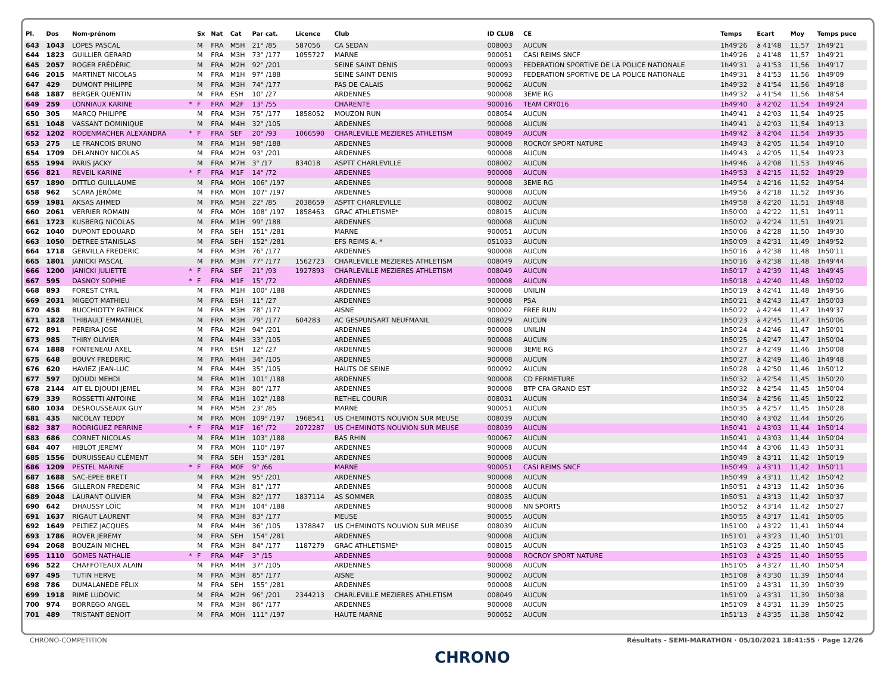| Pl. | Dos | Nom-prénom | | Sx | Nat | Cat | Par cat. | Licence | Club | ID CLUB | CE | Temps | Ecart | Moy | Temps puce |
| --- | --- | --- | --- | --- | --- | --- | --- | --- | --- | --- | --- | --- | --- | --- | --- |
| 643 | 1043 | LOPES PASCAL | | M | FRA | M5H | 21° /85 | 587056 | CA SEDAN | 008003 | AUCUN | 1h49'26 | à 41'48 | 11,57 | 1h49'21 |
| 644 | 1823 | GUILLIER GERARD | | M | FRA | M3H | 73° /177 | 1055727 | MARNE | 900051 | CASI REIMS SNCF | 1h49'26 | à 41'48 | 11,57 | 1h49'21 |
| 645 | 2057 | ROGER FRÉDÉRIC | | M | FRA | M2H | 92° /201 | | SEINE SAINT DENIS | 900093 | FEDERATION SPORTIVE DE LA POLICE NATIONALE | 1h49'31 | à 41'53 | 11,56 | 1h49'17 |
| 646 | 2015 | MARTINET NICOLAS | | M | FRA | M1H | 97° /188 | | SEINE SAINT DENIS | 900093 | FEDERATION SPORTIVE DE LA POLICE NATIONALE | 1h49'31 | à 41'53 | 11,56 | 1h49'09 |
| 647 | 429 | DUMONT PHILIPPE | | M | FRA | M3H | 74° /177 | | PAS DE CALAIS | 900062 | AUCUN | 1h49'32 | à 41'54 | 11,56 | 1h49'18 |
| 648 | 1887 | BERGER QUENTIN | | M | FRA | ESH | 10° /27 | | ARDENNES | 900008 | 3EME RG | 1h49'32 | à 41'54 | 11,56 | 1h48'54 |
| 649 | 259 | LONNIAUX KARINE | * | F | FRA | M2F | 13° /55 | | CHARENTE | 900016 | TEAM CRY016 | 1h49'40 | à 42'02 | 11,54 | 1h49'24 |
| 650 | 305 | MARCQ PHILIPPE | | M | FRA | M3H | 75° /177 | 1858052 | MOUZON RUN | 008054 | AUCUN | 1h49'41 | à 42'03 | 11,54 | 1h49'25 |
| 651 | 1048 | VASSANT DOMINIQUE | | M | FRA | M4H | 32° /105 | | ARDENNES | 900008 | AUCUN | 1h49'41 | à 42'03 | 11,54 | 1h49'13 |
| 652 | 1202 | RODENMACHER ALEXANDRA | * | F | FRA | SEF | 20° /93 | 1066590 | CHARLEVILLE MEZIERES ATHLETISM | 008049 | AUCUN | 1h49'42 | à 42'04 | 11,54 | 1h49'35 |
| 653 | 275 | LE FRANCOIS BRUNO | | M | FRA | M1H | 98° /188 | | ARDENNES | 900008 | ROCROY SPORT NATURE | 1h49'43 | à 42'05 | 11,54 | 1h49'10 |
| 654 | 1709 | DELANNOY NICOLAS | | M | FRA | M2H | 93° /201 | | ARDENNES | 900008 | AUCUN | 1h49'43 | à 42'05 | 11,54 | 1h49'23 |
| 655 | 1994 | PARIS JACKY | | M | FRA | M7H | 3° /17 | 834018 | ASPTT CHARLEVILLE | 008002 | AUCUN | 1h49'46 | à 42'08 | 11,53 | 1h49'46 |
| 656 | 821 | REVEIL KARINE | * | F | FRA | M1F | 14° /72 | | ARDENNES | 900008 | AUCUN | 1h49'53 | à 42'15 | 11,52 | 1h49'29 |
| 657 | 1890 | DITTLO GUILLAUME | | M | FRA | M0H | 106° /197 | | ARDENNES | 900008 | 3EME RG | 1h49'54 | à 42'16 | 11,52 | 1h49'54 |
| 658 | 962 | SCARA JÉRÔME | | M | FRA | M0H | 107° /197 | | ARDENNES | 900008 | AUCUN | 1h49'56 | à 42'18 | 11,52 | 1h49'36 |
| 659 | 1981 | AKSAS AHMED | | M | FRA | M5H | 22° /85 | 2038659 | ASPTT CHARLEVILLE | 008002 | AUCUN | 1h49'58 | à 42'20 | 11,51 | 1h49'48 |
| 660 | 2061 | VERRIER ROMAIN | | M | FRA | M0H | 108° /197 | 1858463 | GRAC ATHLETISME* | 008015 | AUCUN | 1h50'00 | à 42'22 | 11,51 | 1h49'11 |
| 661 | 1723 | KUSBERG NICOLAS | | M | FRA | M1H | 99° /188 | | ARDENNES | 900008 | AUCUN | 1h50'02 | à 42'24 | 11,51 | 1h49'21 |
| 662 | 1040 | DUPONT EDOUARD | | M | FRA | SEH | 151° /281 | | MARNE | 900051 | AUCUN | 1h50'06 | à 42'28 | 11,50 | 1h49'30 |
| 663 | 1050 | DETREE STANISLAS | | M | FRA | SEH | 152° /281 | | EFS REIMS A. * | 051033 | AUCUN | 1h50'09 | à 42'31 | 11,49 | 1h49'52 |
| 664 | 1718 | GERVILLA FREDERIC | | M | FRA | M3H | 76° /177 | | ARDENNES | 900008 | AUCUN | 1h50'16 | à 42'38 | 11,48 | 1h50'11 |
| 665 | 1801 | JANICKI PASCAL | | M | FRA | M3H | 77° /177 | 1562723 | CHARLEVILLE MEZIERES ATHLETISM | 008049 | AUCUN | 1h50'16 | à 42'38 | 11,48 | 1h49'44 |
| 666 | 1200 | JANICKI JULIETTE | * | F | FRA | SEF | 21° /93 | 1927893 | CHARLEVILLE MEZIERES ATHLETISM | 008049 | AUCUN | 1h50'17 | à 42'39 | 11,48 | 1h49'45 |
| 667 | 595 | DASNOY SOPHIE | * | F | FRA | M1F | 15° /72 | | ARDENNES | 900008 | AUCUN | 1h50'18 | à 42'40 | 11,48 | 1h50'02 |
| 668 | 893 | FOREST CYRIL | | M | FRA | M1H | 100° /188 | | ARDENNES | 900008 | UNILIN | 1h50'19 | à 42'41 | 11,48 | 1h49'56 |
| 669 | 2031 | MIGEOT MATHIEU | | M | FRA | ESH | 11° /27 | | ARDENNES | 900008 | PSA | 1h50'21 | à 42'43 | 11,47 | 1h50'03 |
| 670 | 458 | BUCCHIOTTY PATRICK | | M | FRA | M3H | 78° /177 | | AISNE | 900002 | FREE RUN | 1h50'22 | à 42'44 | 11,47 | 1h49'37 |
| 671 | 1828 | THIBAULT EMMANUEL | | M | FRA | M3H | 79° /177 | 604283 | AC GESPUNSART NEUFMANIL | 008029 | AUCUN | 1h50'23 | à 42'45 | 11,47 | 1h50'06 |
| 672 | 891 | PEREIRA JOSE | | M | FRA | M2H | 94° /201 | | ARDENNES | 900008 | UNILIN | 1h50'24 | à 42'46 | 11,47 | 1h50'01 |
| 673 | 985 | THIRY OLIVIER | | M | FRA | M4H | 33° /105 | | ARDENNES | 900008 | AUCUN | 1h50'25 | à 42'47 | 11,47 | 1h50'04 |
| 674 | 1888 | FONTENEAU AXEL | | M | FRA | ESH | 12° /27 | | ARDENNES | 900008 | 3EME RG | 1h50'27 | à 42'49 | 11,46 | 1h50'08 |
| 675 | 648 | BOUVY FREDERIC | | M | FRA | M4H | 34° /105 | | ARDENNES | 900008 | AUCUN | 1h50'27 | à 42'49 | 11,46 | 1h49'48 |
| 676 | 620 | HAVIEZ JEAN-LUC | | M | FRA | M4H | 35° /105 | | HAUTS DE SEINE | 900092 | AUCUN | 1h50'28 | à 42'50 | 11,46 | 1h50'12 |
| 677 | 597 | DJOUDI MEHDI | | M | FRA | M1H | 101° /188 | | ARDENNES | 900008 | CD FERMETURE | 1h50'32 | à 42'54 | 11,45 | 1h50'20 |
| 678 | 2144 | AIT EL DJOUDI JEMEL | | M | FRA | M3H | 80° /177 | | ARDENNES | 900008 | BTP CFA GRAND EST | 1h50'32 | à 42'54 | 11,45 | 1h50'04 |
| 679 | 339 | ROSSETTI ANTOINE | | M | FRA | M1H | 102° /188 | | RETHEL COURIR | 008031 | AUCUN | 1h50'34 | à 42'56 | 11,45 | 1h50'22 |
| 680 | 1034 | DESROUSSEAUX GUY | | M | FRA | M5H | 23° /85 | | MARNE | 900051 | AUCUN | 1h50'35 | à 42'57 | 11,45 | 1h50'28 |
| 681 | 435 | NICOLAY TEDDY | | M | FRA | M0H | 109° /197 | 1968541 | US CHEMINOTS NOUVION SUR MEUSE | 008039 | AUCUN | 1h50'40 | à 43'02 | 11,44 | 1h50'26 |
| 682 | 387 | RODRIGUEZ PERRINE | * | F | FRA | M1F | 16° /72 | 2072287 | US CHEMINOTS NOUVION SUR MEUSE | 008039 | AUCUN | 1h50'41 | à 43'03 | 11,44 | 1h50'14 |
| 683 | 686 | CORNET NICOLAS | | M | FRA | M1H | 103° /188 | | BAS RHIN | 900067 | AUCUN | 1h50'41 | à 43'03 | 11,44 | 1h50'04 |
| 684 | 407 | HIBLOT JEREMY | | M | FRA | M0H | 110° /197 | | ARDENNES | 900008 | AUCUN | 1h50'44 | à 43'06 | 11,43 | 1h50'31 |
| 685 | 1556 | DURUISSEAU CLÉMENT | | M | FRA | SEH | 153° /281 | | ARDENNES | 900008 | AUCUN | 1h50'49 | à 43'11 | 11,42 | 1h50'19 |
| 686 | 1209 | PESTEL MARINE | * | F | FRA | M0F | 9° /66 | | MARNE | 900051 | CASI REIMS SNCF | 1h50'49 | à 43'11 | 11,42 | 1h50'11 |
| 687 | 1688 | SAC-EPEE BRETT | | M | FRA | M2H | 95° /201 | | ARDENNES | 900008 | AUCUN | 1h50'49 | à 43'11 | 11,42 | 1h50'42 |
| 688 | 1566 | GILLERON FREDERIC | | M | FRA | M3H | 81° /177 | | ARDENNES | 900008 | AUCUN | 1h50'51 | à 43'13 | 11,42 | 1h50'36 |
| 689 | 2048 | LAURANT OLIVIER | | M | FRA | M3H | 82° /177 | 1837114 | AS SOMMER | 008035 | AUCUN | 1h50'51 | à 43'13 | 11,42 | 1h50'37 |
| 690 | 642 | DHAUSSY LOÏC | | M | FRA | M1H | 104° /188 | | ARDENNES | 900008 | NN SPORTS | 1h50'52 | à 43'14 | 11,42 | 1h50'27 |
| 691 | 1637 | RIGAUT LAURENT | | M | FRA | M3H | 83° /177 | | MEUSE | 900055 | AUCUN | 1h50'55 | à 43'17 | 11,41 | 1h50'05 |
| 692 | 1649 | PELTIEZ JACQUES | | M | FRA | M4H | 36° /105 | 1378847 | US CHEMINOTS NOUVION SUR MEUSE | 008039 | AUCUN | 1h51'00 | à 43'22 | 11,41 | 1h50'44 |
| 693 | 1786 | ROVER JEREMY | | M | FRA | SEH | 154° /281 | | ARDENNES | 900008 | AUCUN | 1h51'01 | à 43'23 | 11,40 | 1h51'01 |
| 694 | 2068 | BOUZAIN MICHEL | | M | FRA | M3H | 84° /177 | 1187279 | GRAC ATHLETISME* | 008015 | AUCUN | 1h51'03 | à 43'25 | 11,40 | 1h50'45 |
| 695 | 1110 | GOMES NATHALIE | * | F | FRA | M4F | 3° /15 | | ARDENNES | 900008 | ROCROY SPORT NATURE | 1h51'03 | à 43'25 | 11,40 | 1h50'55 |
| 696 | 522 | CHAFFOTEAUX ALAIN | | M | FRA | M4H | 37° /105 | | ARDENNES | 900008 | AUCUN | 1h51'05 | à 43'27 | 11,40 | 1h50'54 |
| 697 | 495 | TUTIN HERVE | | M | FRA | M3H | 85° /177 | | AISNE | 900002 | AUCUN | 1h51'08 | à 43'30 | 11,39 | 1h50'44 |
| 698 | 786 | DUMALANEDE FÉLIX | | M | FRA | SEH | 155° /281 | | ARDENNES | 900008 | AUCUN | 1h51'09 | à 43'31 | 11,39 | 1h50'39 |
| 699 | 1918 | RIME LUDOVIC | | M | FRA | M2H | 96° /201 | 2344213 | CHARLEVILLE MEZIERES ATHLETISM | 008049 | AUCUN | 1h51'09 | à 43'31 | 11,39 | 1h50'38 |
| 700 | 974 | BORREGO ANGEL | | M | FRA | M3H | 86° /177 | | ARDENNES | 900008 | AUCUN | 1h51'09 | à 43'31 | 11,39 | 1h50'25 |
| 701 | 489 | TRISTANT BENOIT | | M | FRA | M0H | 111° /197 | | HAUTE MARNE | 900052 | AUCUN | 1h51'13 | à 43'35 | 11,38 | 1h50'42 |
CHRONO-COMPETITION Résultats - SEMI-MARATHON · 05/10/2021 18:41:55 · Page 12/26
CHRONO